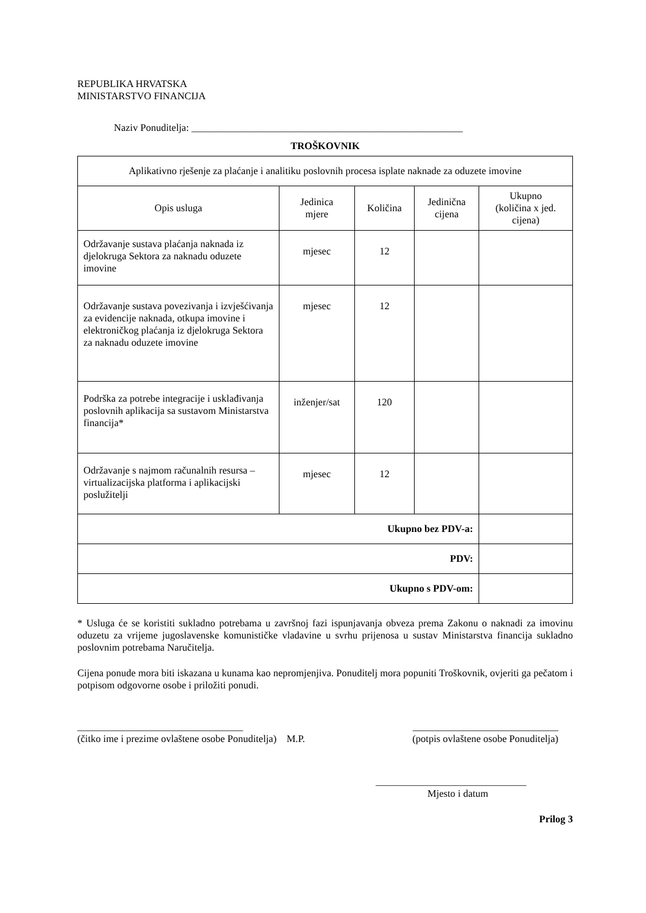REPUBLIKA HRVATSKA
MINISTARSTVO FINANCIJA
Naziv Ponuditelja: ______________________________________________________
TROŠKOVNIK
| Aplikativno rješenje za plaćanje i analitiku poslovnih procesa isplate naknade za oduzete imovine | | | | |
| Opis usluga | Jedinica mjere | Količina | Jedinična cijena | Ukupno (količina x jed. cijena) |
| Održavanje sustava plaćanja naknada iz djelokruga Sektora za naknadu oduzete imovine | mjesec | 12 | | |
| Održavanje sustava povezivanja i izvješćivanja za evidencije naknada, otkupa imovine i elektroničkog plaćanja iz djelokruga Sektora za naknadu oduzete imovine | mjesec | 12 | | |
| Podrška za potrebe integracije i usklađivanja poslovnih aplikacija sa sustavom Ministarstva financija* | inženjer/sat | 120 | | |
| Održavanje s najmom računalnih resursa – virtualizacijska platforma i aplikacijski poslužitelji | mjesec | 12 | | |
| Ukupno bez PDV-a: | | | | |
| PDV: | | | | |
| Ukupno s PDV-om: | | | | |
* Usluga će se koristiti sukladno potrebama u završnoj fazi ispunjavanja obveza prema Zakonu o naknadi za imovinu oduzetu za vrijeme jugoslavenske komunističke vladavine u svrhu prijenosa u sustav Ministarstva financija sukladno poslovnim potrebama Naručitelja.
Cijena ponude mora biti iskazana u kunama kao nepromjenjiva. Ponuditelj mora popuniti Troškovnik, ovjeriti ga pečatom i potpisom odgovorne osobe i priložiti ponudi.
_________________________________ _____________________________
(čitko ime i prezime ovlaštene osobe Ponuditelja) M.P. (potpis ovlaštene osobe Ponuditelja)
______________________________
Mjesto i datum
Prilog 3